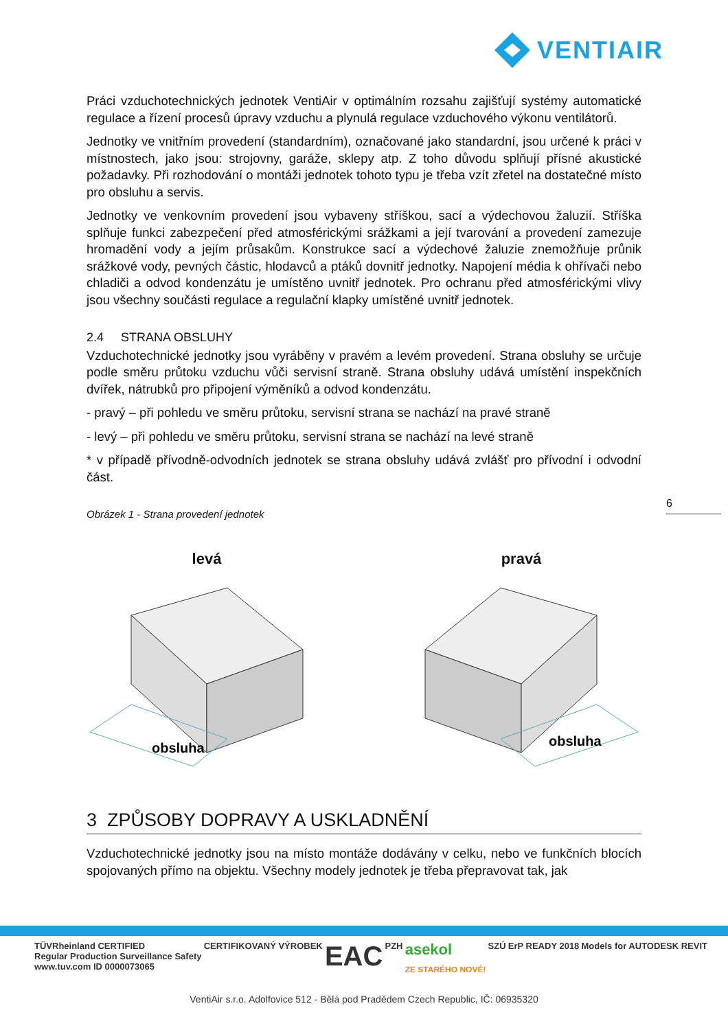VENTIAIR
Práci vzduchotechnických jednotek VentiAir v optimálním rozsahu zajišťují systémy automatické regulace a řízení procesů úpravy vzduchu a plynulá regulace vzduchového výkonu ventilátorů.
Jednotky ve vnitřním provedení (standardním), označované jako standardní, jsou určené k práci v místnostech, jako jsou: strojovny, garáže, sklepy atp. Z toho důvodu splňují přísné akustické požadavky. Při rozhodování o montáži jednotek tohoto typu je třeba vzít zřetel na dostatečné místo pro obsluhu a servis.
Jednotky ve venkovním provedení jsou vybaveny stříškou, sací a výdechovou žaluzií. Stříška splňuje funkci zabezpečení před atmosférickými srážkami a její tvarování a provedení zamezuje hromadění vody a jejím průsakům. Konstrukce sací a výdechové žaluzie znemožňuje průnik srážkové vody, pevných částic, hlodavců a ptáků dovnitř jednotky. Napojení média k ohřívači nebo chladiči a odvod kondenzátu je umístěno uvnitř jednotek. Pro ochranu před atmosférickými vlivy jsou všechny součásti regulace a regulační klapky umístěné uvnitř jednotek.
2.4 STRANA OBSLUHY
Vzduchotechnické jednotky jsou vyráběny v pravém a levém provedení. Strana obsluhy se určuje podle směru průtoku vzduchu vůči servisní straně. Strana obsluhy udává umístění inspekčních dvířek, nátrubků pro připojení výměníků a odvod kondenzátu.
- pravý – při pohledu ve směru průtoku, servisní strana se nachází na pravé straně
- levý – při pohledu ve směru průtoku, servisní strana se nachází na levé straně
* v případě přívodně-odvodních jednotek se strana obsluhy udává zvlášť pro přívodní i odvodní část.
Obrázek 1 - Strana provedení jednotek
levá
obsluha
pravá
obsluha
3 ZPŮSOBY DOPRAVY A USKLADNĚNÍ
Vzduchotechnické jednotky jsou na místo montáže dodávány v celku, nebo ve funkčních blocích spojovaných přímo na objektu. Všechny modely jednotek je třeba přepravovat tak, jak
6
TÜVRheinland CERTIFIED
Regular Production Surveillance Safety
www.tuv.com ID 0000073065 CERTIFIKOVANÝ VÝROBEK EAC PZH asekol
ZE STARÉHO NOVÉ! SZÚ ErP READY 2018 Models for AUTODESK REVIT
VentiAir s.r.o. Adolfovice 512 - Bělá pod Pradědem Czech Republic, IČ: 06935320